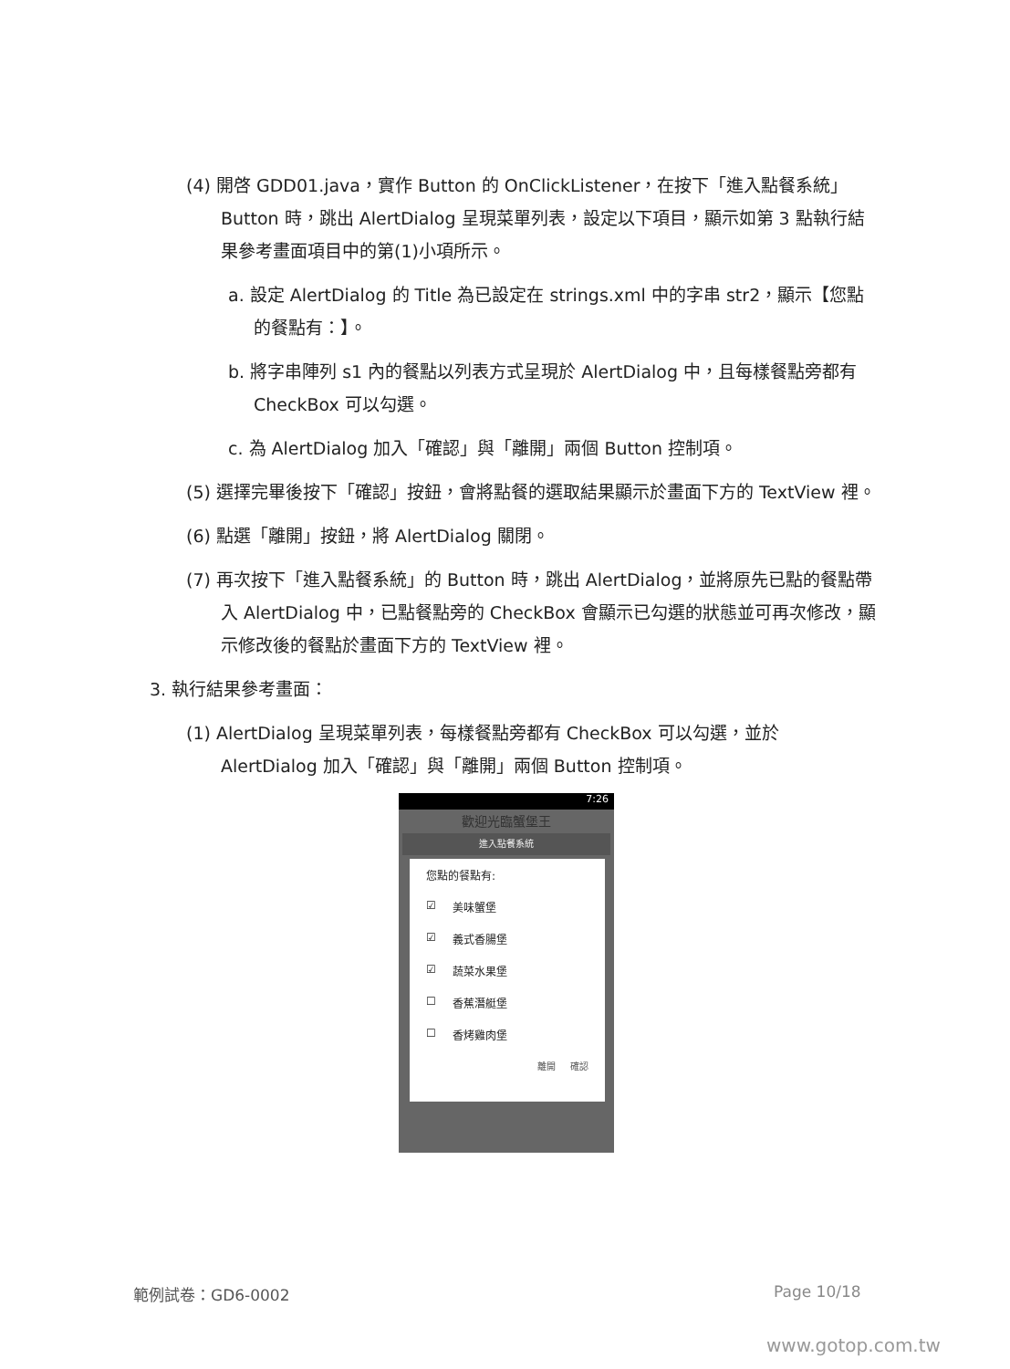(4) 開啓 GDD01.java，實作 Button 的 OnClickListener，在按下「進入點餐系統」Button 時，跳出 AlertDialog 呈現菜單列表，設定以下項目，顯示如第 3 點執行結果參考畫面項目中的第(1)小項所示。
a. 設定 AlertDialog 的 Title 為已設定在 strings.xml 中的字串 str2，顯示【您點的餐點有：】。
b. 將字串陣列 s1 內的餐點以列表方式呈現於 AlertDialog 中，且每樣餐點旁都有 CheckBox 可以勾選。
c. 為 AlertDialog 加入「確認」與「離開」兩個 Button 控制項。
(5) 選擇完畢後按下「確認」按鈕，會將點餐的選取結果顯示於畫面下方的 TextView 裡。
(6) 點選「離開」按鈕，將 AlertDialog 關閉。
(7) 再次按下「進入點餐系統」的 Button 時，跳出 AlertDialog，並將原先已點的餐點帶入 AlertDialog 中，已點餐點旁的 CheckBox 會顯示已勾選的狀態並可再次修改，顯示修改後的餐點於畫面下方的 TextView 裡。
3. 執行結果參考畫面：
(1) AlertDialog 呈現菜單列表，每樣餐點旁都有 CheckBox 可以勾選，並於 AlertDialog 加入「確認」與「離開」兩個 Button 控制項。
7:26
歡迎光臨蟹堡王
進入點餐系統
您點的餐點有:
☑ 美味蟹堡
☑ 義式香腸堡
☑ 蔬菜水果堡
☐ 香蕉潛艇堡
☐ 香烤雞肉堡
離開 確認
範例試卷：GD6-0002 Page 10/18
www.gotop.com.tw